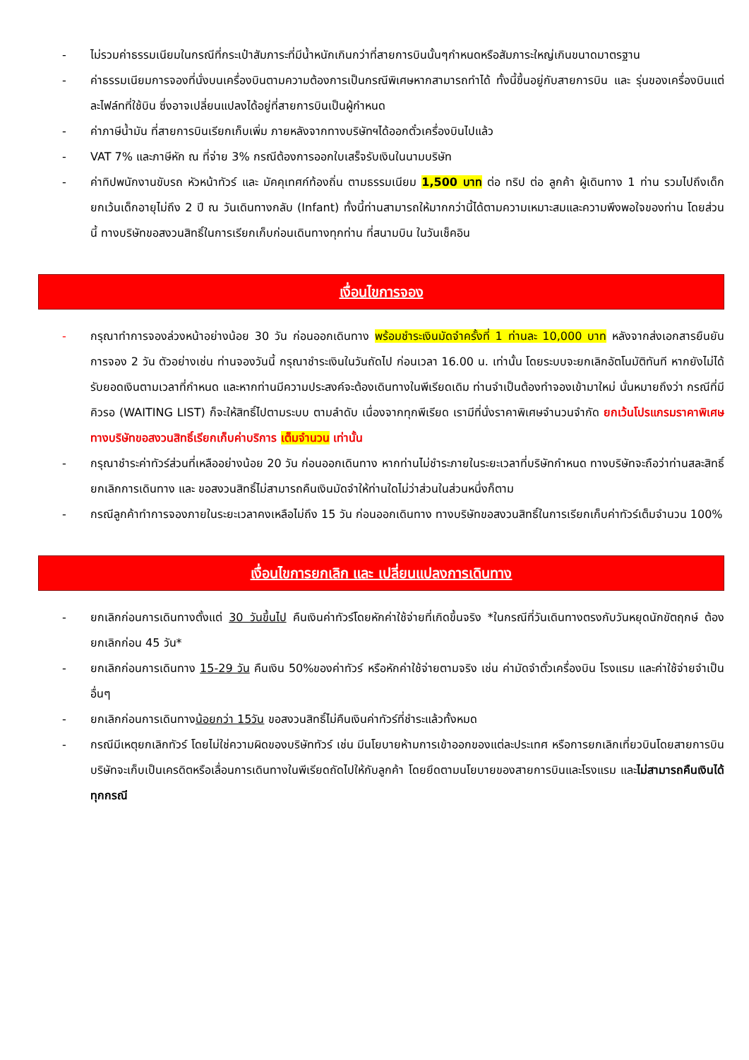- ไม่รวมค่าธรรมเนียมในกรณีที่กระเป๋าสัมภาระที่มีน้ำหนักเกินกว่าที่สายการบินนั้นๆกำหนดหรือสัมภาระใหญ่เกินขนาดมาตรฐาน
- ค่าธรรมเนียมการจองที่นั่งบนเครื่องบินตามความต้องการเป็นกรณีพิเศษหากสามารถทำได้ ทั้งนี้ขึ้นอยู่กับสายการบิน และ รุ่นของเครื่องบินแต่ละไฟล์ทที่ใช้บิน ซึ่งอาจเปลี่ยนแปลงได้อยู่ที่สายการบินเป็นผู้กำหนด
- ค่าภาษีน้ำมัน ที่สายการบินเรียกเก็บเพิ่ม ภายหลังจากทางบริษัทฯได้ออกตั๋วเครื่องบินไปแล้ว
- VAT 7% และภาษีหัก ณ ที่จ่าย 3% กรณีต้องการออกใบเสร็จรับเงินในนามบริษัท
- ค่าทิปพนักงานขับรถ หัวหน้าทัวร์ และ มัคคุเทศก์ท้องถิ่น ตามธรรมเนียม 1,500 บาท ต่อ ทริป ต่อ ลูกค้า ผู้เดินทาง 1 ท่าน รวมไปถึงเด็ก ยกเว้นเด็กอายุไม่ถึง 2 ปี ณ วันเดินทางกลับ (Infant) ทั้งนี้ท่านสามารถให้มากกว่านี้ได้ตามความเหมาะสมและความพึงพอใจของท่าน โดยส่วนนี้ ทางบริษัทขอสงวนสิทธิ์ในการเรียกเก็บก่อนเดินทางทุกท่าน ที่สนามบิน ในวันเช็คอิน
เงื่อนไขการจอง
- กรุณาทำการจองล่วงหน้าอย่างน้อย 30 วัน ก่อนออกเดินทาง พร้อมชำระเงินมัดจำครั้งที่ 1 ท่านละ 10,000 บาท หลังจากส่งเอกสารยืนยันการจอง 2 วัน ตัวอย่างเช่น ท่านจองวันนี้ กรุณาชำระเงินในวันถัดไป ก่อนเวลา 16.00 น. เท่านั้น โดยระบบจะยกเลิกอัตโนมัติทันที หากยังไม่ได้รับยอดเงินตามเวลาที่กำหนด และหากท่านมีความประสงค์จะต้องเดินทางในพีเรียดเดิม ท่านจำเป็นต้องทำจองเข้ามาใหม่ นั่นหมายถึงว่า กรณีที่มีคิวรอ (WAITING LIST) ก็จะให้สิทธิ์ไปตามระบบ ตามลำดับ เนื่องจากทุกพีเรียด เรามีที่นั่งราคาพิเศษจำนวนจำกัด ยกเว้นโปรแกรมราคาพิเศษ ทางบริษัทขอสงวนสิทธิ์เรียกเก็บค่าบริการ เต็มจำนวน เท่านั้น
- กรุณาชำระค่าทัวร์ส่วนที่เหลืออย่างน้อย 20 วัน ก่อนออกเดินทาง หากท่านไม่ชำระภายในระยะเวลาที่บริษัทกำหนด ทางบริษัทจะถือว่าท่านสละสิทธิ์ยกเลิกการเดินทาง และ ขอสงวนสิทธิ์ไม่สามารถคืนเงินมัดจำให้ท่านใดไม่ว่าส่วนในส่วนหนึ่งก็ตาม
- กรณีลูกค้าทำการจองภายในระยะเวลาคงเหลือไม่ถึง 15 วัน ก่อนออกเดินทาง ทางบริษัทขอสงวนสิทธิ์ในการเรียกเก็บค่าทัวร์เต็มจำนวน 100%
เงื่อนไขการยกเลิก และ เปลี่ยนแปลงการเดินทาง
- ยกเลิกก่อนการเดินทางตั้งแต่ 30 วันขึ้นไป คืนเงินค่าทัวร์โดยหักค่าใช้จ่ายที่เกิดขึ้นจริง *ในกรณีที่วันเดินทางตรงกับวันหยุดนักขัตฤกษ์ ต้องยกเลิกก่อน 45 วัน*
- ยกเลิกก่อนการเดินทาง 15-29 วัน คืนเงิน 50%ของค่าทัวร์ หรือหักค่าใช้จ่ายตามจริง เช่น ค่ามัดจำตั๋วเครื่องบิน โรงแรม และค่าใช้จ่ายจำเป็นอื่นๆ
- ยกเลิกก่อนการเดินทางน้อยกว่า 15วัน ขอสงวนสิทธิ์ไม่คืนเงินค่าทัวร์ที่ชำระแล้วทั้งหมด
- กรณีมีเหตุยกเลิกทัวร์ โดยไม่ใช่ความผิดของบริษัททัวร์ เช่น มีนโยบายห้ามการเข้าออกของแต่ละประเทศ หรือการยกเลิกเที่ยวบินโดยสายการบิน บริษัทจะเก็บเป็นเครดิตหรือเลื่อนการเดินทางในพีเรียดถัดไปให้กับลูกค้า โดยยึดตามนโยบายของสายการบินและโรงแรม และไม่สามารถคืนเงินได้ทุกกรณี